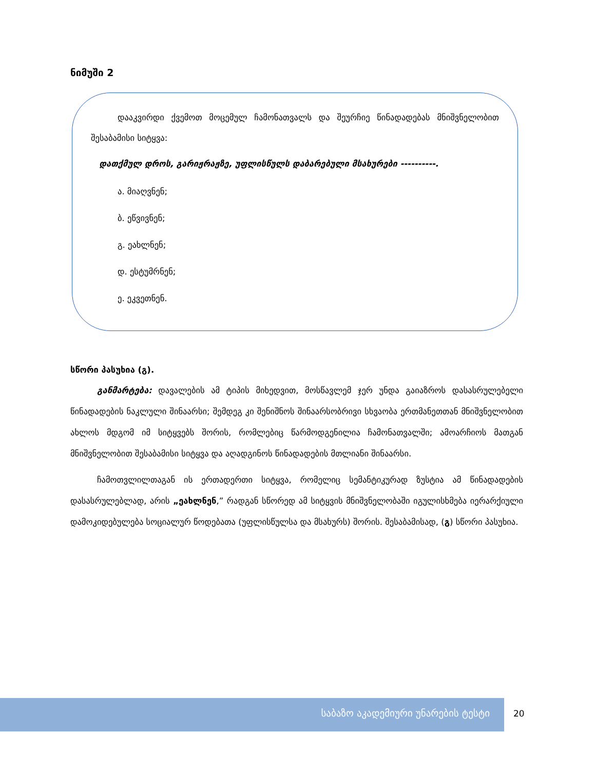ნიმუში 2
დააკვირდი ქვემოთ მოცემულ ჩამონათვალს და შეურჩიე წინადადებას მნიშვნელობით შესაბამისი სიტყვა:
დათქმულ დროს, გარიჟრაჟზე, უფლისწულს დაბარებული მსახურები ----------.
ა. მიაღვნენ;
ბ. ეწვივნენ;
გ. ეახლნენ;
დ. ესტუმრნენ;
ე. ეკვეთნენ.
სწორი პასუხია (გ).
განმარტება: დავალების ამ ტიპის მიხედვით, მოსწავლემ ჯერ უნდა გაიაზროს დასასრულებელი წინადადების ნაკლული შინაარსი; შემდეგ კი შენიშნოს შინაარსობრივი სხვაობა ერთმანეთთან მნიშვნელობით ახლოს მდგომ იმ სიტყვებს შორის, რომლებიც წარმოდგენილია ჩამონათვალში; ამოარჩიოს მათგან მნიშვნელობით შესაბამისი სიტყვა და აღადგინოს წინადადების მთლიანი შინაარსი.
ჩამოთვლილთაგან ის ერთადერთი სიტყვა, რომელიც სემანტიკურად ზუსტია ამ წინადადების დასასრულებლად, არის „ეახლნენ,” რადგან სწორედ ამ სიტყვის მნიშვნელობაში იგულისხმება იერარქიული დამოკიდებულება სოციალურ წოდებათა (უფლისწულსა და მსახურს) შორის. შესაბამისად, (გ) სწორი პასუხია.
საბაზო აკადემიური უნარების ტესტი
20